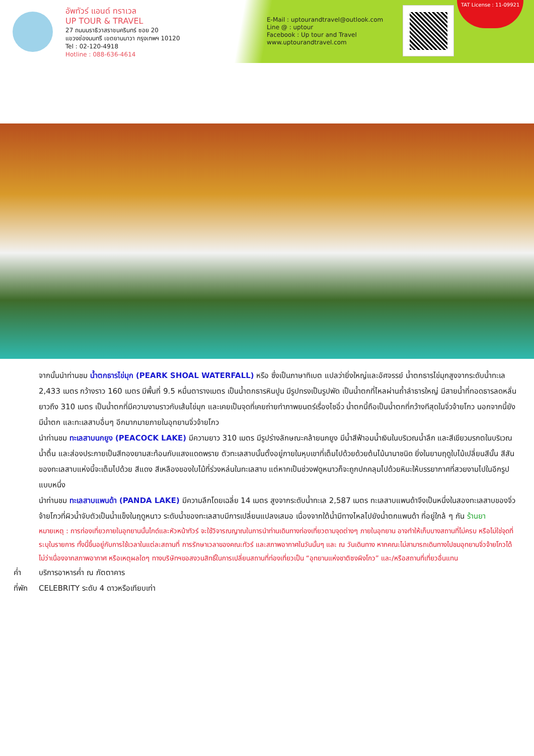อัพทัวร์ แอนด์ ทราเวล
UP TOUR & TRAVEL
27 ถนนนราธิวาสราชนครินทร์ ซอย 20
แขวงช่องนนทรี เขตยานนาวา กรุงเทพฯ 10120
Tel : 02-120-4918
Hotline : 088-636-4614
E-Mail : uptourandtravel@outlook.com
Line @ : uptour
Facebook : Up tour and Travel
www.uptourandtravel.com
TAT License : 11-09921
จากนั้นนำท่านชม น้ำตกธารไข่มุก (PEARK SHOAL WATERFALL) หรือ ซึ่งเป็นภาษาทิเบต แปลว่ายิ่งใหญ่และอัศจรรย์ น้ำตกธารไข่มุกสูงจากระดับน้ำทะเล 2,433 เมตร กว้างราว 160 เมตร มีพื้นที่ 9.5 หมื่นตารางเมตร เป็นน้ำตกธารหินปูน มีรูปทรงเป็นรูปพัด เป็นน้ำตกที่ไหลผ่านถ้ำลำธารใหญ่ มีสายน้ำที่ทอดธารลดหลั่นยาวถึง 310 เมตร เป็นน้ำตกที่มีความงามราวกับเส้นไข่มุก และเคยเป็นจุดที่เคยถ่ายทำภาพยนตร์เรื่องไซอิ๋ว น้ำตกนี้ถือเป็นน้ำตกที่กว้างทีสุดในจิ่วจ้ายโกว นอกจากนี้ยังมีน้ำตก และทะเลสาบอื่นๆ อีกมากมายภายในอุทยานจิ่วจ้ายโกว
นำท่านชม ทะเลสาบนกยูง (PEACOCK LAKE) มีความยาว 310 เมตร มีรูปร่างลักษณะคล้ายนกยูง มีน้ำสีฟ้าอมน้ำเงินในบริเวณน้ำลึก และสีเขียวมรกตในบริเวณน้ำตื้น และส่องประกายเป็นสีทองยามสะท้อนกับแสงแดดพราย ตัวทะเลสาบนั้นตั้งอยู่ภายในหุบเขาที่เต็มไปด้วยด้วยต้นไม้นานาชนิด ยิ่งในยามฤดูใบไม้เปลี่ยนสีนั้น สีสันของทะเลสาบแห่งนี้จะเต็มไปด้วย สีแดง สีเหลืองของใบไม้ที่ร่วงหล่นในทะเลสาบ แต่หากเป็นช่วงฟดูหนาวก็จะถูกปกคลุมไปด้วยหิมะให้บรรยากาศที่สวยงามไปในอีกรูปแบบหนึ่ง
นำท่านชม ทะเลสาบแพนด้า (PANDA LAKE) มีความลึกโดยเฉลี่ย 14 เมตร สูงจากระดับน้ำทะเล 2,587 เมตร ทะเลสาบแพนด้าจึงเป็นหนึ่งในสองทะเลสาบของจิ่วจ้ายโกวที่ผิวน้ำจับตัวเป็นน้ำแข็งในฤดูหนาว ระดับน้ำของทะเลสาบมีการเปลี่ยนแปลงเสมอ เนื่องจากใต้น้ำมีทางไหลไปยังน้ำตกแพนด้า ที่อยู่ใกล้ ๆ กัน ร้านยา
หมายเหตุ : การท่องเที่ยวภายในอุทยานนั้นไกด์และหัวหน้าทัวร์ จะใช้วิจารณญาณในการนำท่านเดินทางท่องเที่ยวตามจุดต่างๆ ภายในอุทยาน อาจทำให้เก็บบางสถานที่ไม่ครบ หรือไม่ใช่จุดที่ระบุในรายการ ทั้งนี้ขึ้นอยู่กับการใช้เวลาในแต่ละสถานที่ การรักษาเวลาของคณะทัวร์ และสภาพอากาศในวันนั้นๆ และ ณ วันเดินทาง หากคณะไม่สามารถเดินทางไปชมอุทยานจิ่วจ้ายโกวได้ ไม่ว่าเนื่องจากสภาพอากาศ หรือเหตุผลใดๆ ทางบริษัทฯขอสงวนสิทธิ์ในการเปลี่ยนสถานที่ท่องเที่ยวเป็น “อุทยานแห่งชาติซงผิงโกว” และ/หรือสถานที่เที่ยวอื่นแทน
ค่ำ บริการอาหารค่ำ ณ ภัตตาคาร
ที่พัก CELEBRITY ระดับ 4 ดาวหรือเทียบเท่า